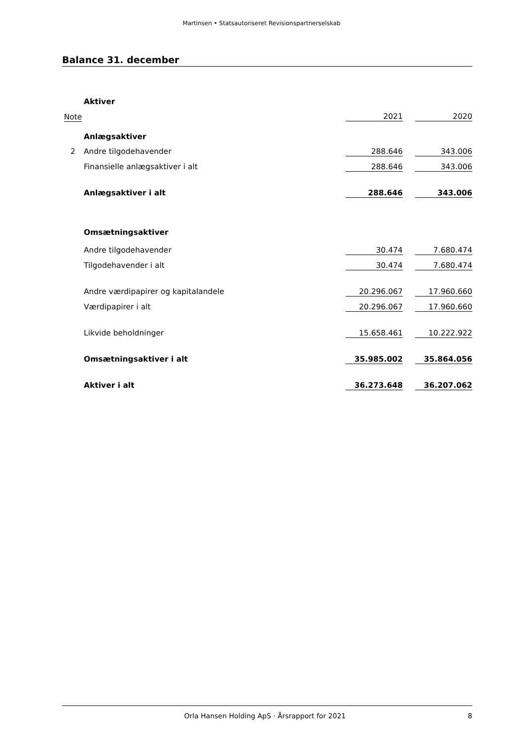Martinsen • Statsautoriseret Revisionspartnerselskab
Balance 31. december
| | Aktiver | | | |
| Note | | 2021 | | 2020 |
| | Anlægsaktiver | | | |
| 2 | Andre tilgodehavender | 288.646 | | 343.006 |
| | Finansielle anlægsaktiver i alt | 288.646 | | 343.006 |
| | Anlægsaktiver i alt | 288.646 | | 343.006 |
| | Omsætningsaktiver | | | |
| | Andre tilgodehavender | 30.474 | | 7.680.474 |
| | Tilgodehavender i alt | 30.474 | | 7.680.474 |
| | Andre værdipapirer og kapitalandele | 20.296.067 | | 17.960.660 |
| | Værdipapirer i alt | 20.296.067 | | 17.960.660 |
| | Likvide beholdninger | 15.658.461 | | 10.222.922 |
| | Omsætningsaktiver i alt | 35.985.002 | | 35.864.056 |
| | Aktiver i alt | 36.273.648 | | 36.207.062 |
Orla Hansen Holding ApS · Årsrapport for 2021 8